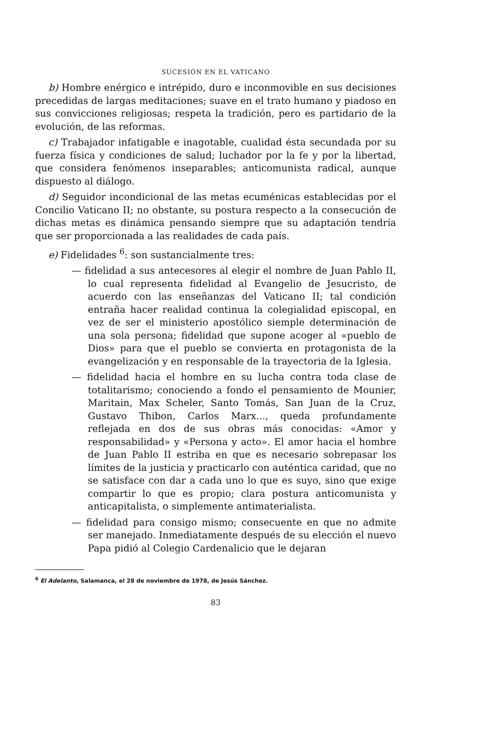SUCESIÓN EN EL VATICANO
b) Hombre enérgico e intrépido, duro e inconmovible en sus decisiones precedidas de largas meditaciones; suave en el trato humano y piadoso en sus convicciones religiosas; respeta la tradición, pero es partidario de la evolución, de las reformas.
c) Trabajador infatigable e inagotable, cualidad ésta secundada por su fuerza física y condiciones de salud; luchador por la fe y por la libertad, que considera fenómenos inseparables; anticomunista radical, aunque dispuesto al diálogo.
d) Seguidor incondicional de las metas ecuménicas establecidas por el Concilio Vaticano II; no obstante, su postura respecto a la consecución de dichas metas es dinámica pensando siempre que su adaptación tendría que ser proporcionada a las realidades de cada país.
e) Fidelidades <sup>6</sup>: son sustancialmente tres:
— fidelidad a sus antecesores al elegir el nombre de Juan Pablo II, lo cual representa fidelidad al Evangelio de Jesucristo, de acuerdo con las enseñanzas del Vaticano II; tal condición entraña hacer realidad continua la colegialidad episcopal, en vez de ser el ministerio apostólico siemple determinación de una sola persona; fidelidad que supone acoger al «pueblo de Dios» para que el pueblo se convierta en protagonista de la evangelización y en responsable de la trayectoria de la Iglesia.
— fidelidad hacia el hombre en su lucha contra toda clase de totalitarismo; conociendo a fondo el pensamiento de Mounier, Maritain, Max Scheler, Santo Tomás, San Juan de la Cruz, Gustavo Thibon, Carlos Marx..., queda profundamente reflejada en dos de sus obras más conocidas: «Amor y responsabilidad» y «Persona y acto». El amor hacia el hombre de Juan Pablo II estriba en que es necesario sobrepasar los límites de la justicia y practicarlo con auténtica caridad, que no se satisface con dar a cada uno lo que es suyo, sino que exige compartir lo que es propio; clara postura anticomunista y anticapitalista, o simplemente antimaterialista.
— fidelidad para consigo mismo; consecuente en que no admite ser manejado. Inmediatamente después de su elección el nuevo Papa pidió al Colegio Cardenalicio que le dejaran
<sup>6</sup> El Adelanto, Salamanca, el 28 de noviembre de 1978, de Jesús Sánchez.
83